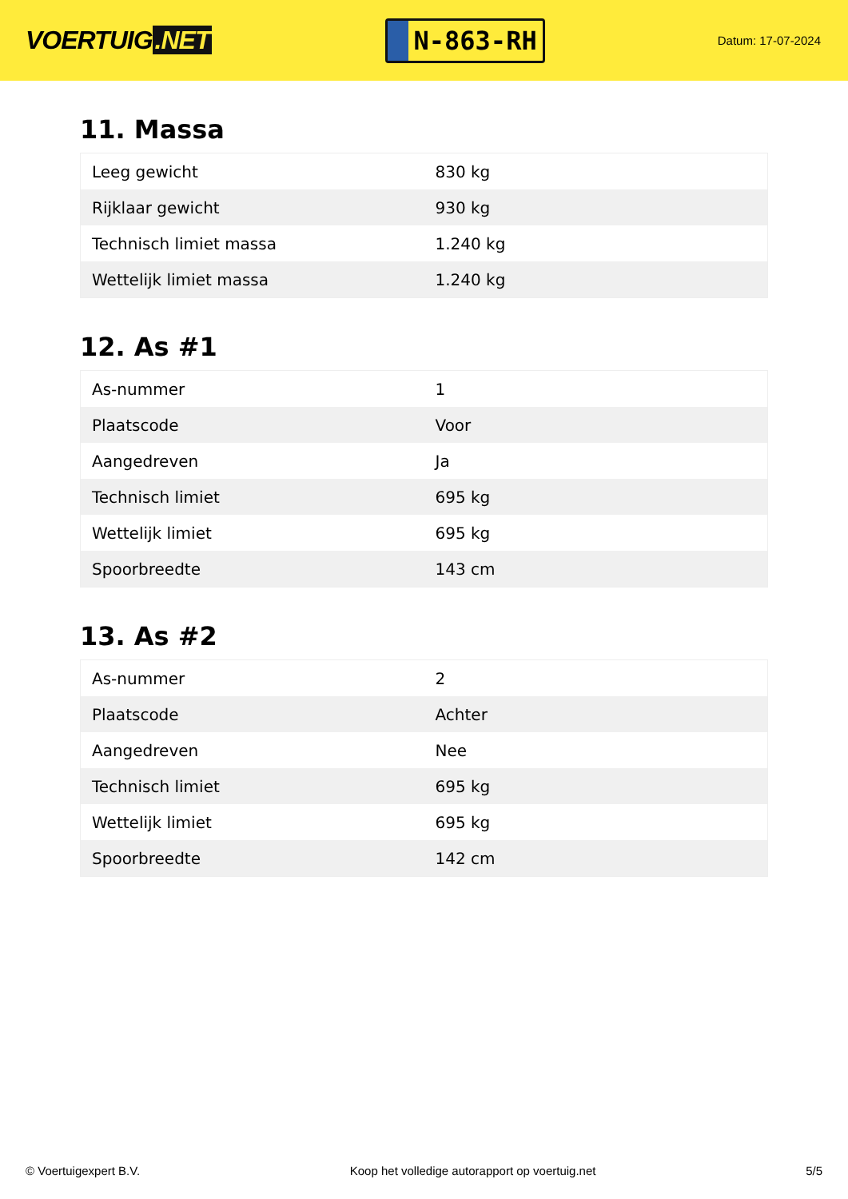VOERTUIG.NET
N-863-RH
Datum: 17-07-2024
11. Massa
| Leeg gewicht | 830 kg |
| Rijklaar gewicht | 930 kg |
| Technisch limiet massa | 1.240 kg |
| Wettelijk limiet massa | 1.240 kg |
12. As #1
| As-nummer | 1 |
| Plaatscode | Voor |
| Aangedreven | Ja |
| Technisch limiet | 695 kg |
| Wettelijk limiet | 695 kg |
| Spoorbreedte | 143 cm |
13. As #2
| As-nummer | 2 |
| Plaatscode | Achter |
| Aangedreven | Nee |
| Technisch limiet | 695 kg |
| Wettelijk limiet | 695 kg |
| Spoorbreedte | 142 cm |
© Voertuigexpert B.V. Koop het volledige autorapport op voertuig.net 5/5